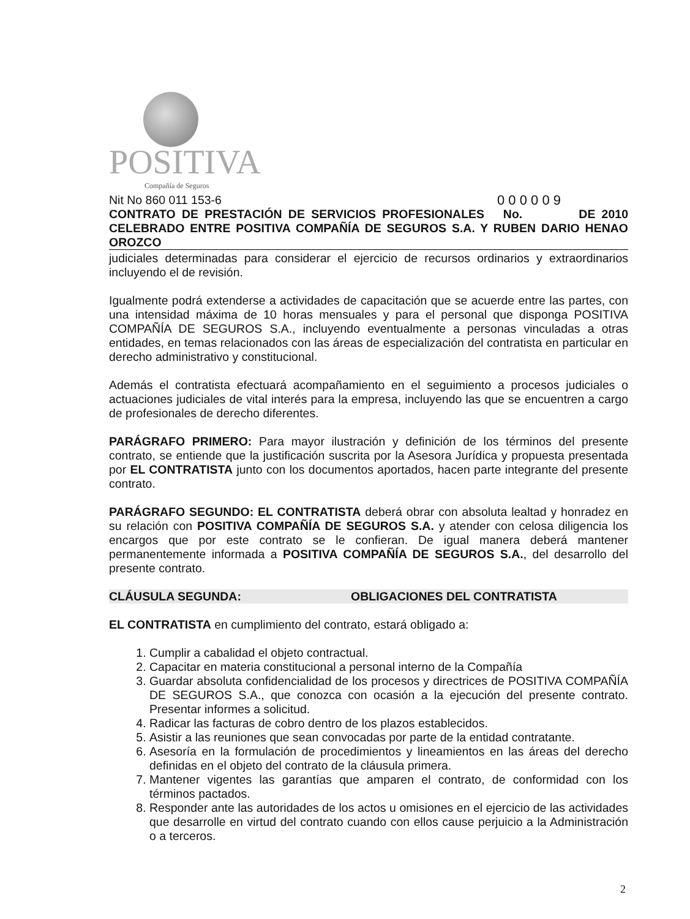POSITIVA
Compañía de Seguros
Nit No 860 011 153-6 0 0 0 0 0 9
CONTRATO DE PRESTACIÓN DE SERVICIOS PROFESIONALES No. DE 2010 CELEBRADO ENTRE POSITIVA COMPAÑÍA DE SEGUROS S.A. Y RUBEN DARIO HENAO OROZCO
judiciales determinadas para considerar el ejercicio de recursos ordinarios y extraordinarios incluyendo el de revisión.
Igualmente podrá extenderse a actividades de capacitación que se acuerde entre las partes, con una intensidad máxima de 10 horas mensuales y para el personal que disponga POSITIVA COMPAÑÍA DE SEGUROS S.A., incluyendo eventualmente a personas vinculadas a otras entidades, en temas relacionados con las áreas de especialización del contratista en particular en derecho administrativo y constitucional.
Además el contratista efectuará acompañamiento en el seguimiento a procesos judiciales o actuaciones judiciales de vital interés para la empresa, incluyendo las que se encuentren a cargo de profesionales de derecho diferentes.
PARÁGRAFO PRIMERO: Para mayor ilustración y definición de los términos del presente contrato, se entiende que la justificación suscrita por la Asesora Jurídica y propuesta presentada por EL CONTRATISTA junto con los documentos aportados, hacen parte integrante del presente contrato.
PARÁGRAFO SEGUNDO: EL CONTRATISTA deberá obrar con absoluta lealtad y honradez en su relación con POSITIVA COMPAÑÍA DE SEGUROS S.A. y atender con celosa diligencia los encargos que por este contrato se le confieran. De igual manera deberá mantener permanentemente informada a POSITIVA COMPAÑÍA DE SEGUROS S.A., del desarrollo del presente contrato.
CLÁUSULA SEGUNDA: OBLIGACIONES DEL CONTRATISTA
EL CONTRATISTA en cumplimiento del contrato, estará obligado a:
1. Cumplir a cabalidad el objeto contractual.
2. Capacitar en materia constitucional a personal interno de la Compañía
3. Guardar absoluta confidencialidad de los procesos y directrices de POSITIVA COMPAÑÍA DE SEGUROS S.A., que conozca con ocasión a la ejecución del presente contrato. Presentar informes a solicitud.
4. Radicar las facturas de cobro dentro de los plazos establecidos.
5. Asistir a las reuniones que sean convocadas por parte de la entidad contratante.
6. Asesoría en la formulación de procedimientos y lineamientos en las áreas del derecho definidas en el objeto del contrato de la cláusula primera.
7. Mantener vigentes las garantías que amparen el contrato, de conformidad con los términos pactados.
8. Responder ante las autoridades de los actos u omisiones en el ejercicio de las actividades que desarrolle en virtud del contrato cuando con ellos cause perjuicio a la Administración o a terceros.
2